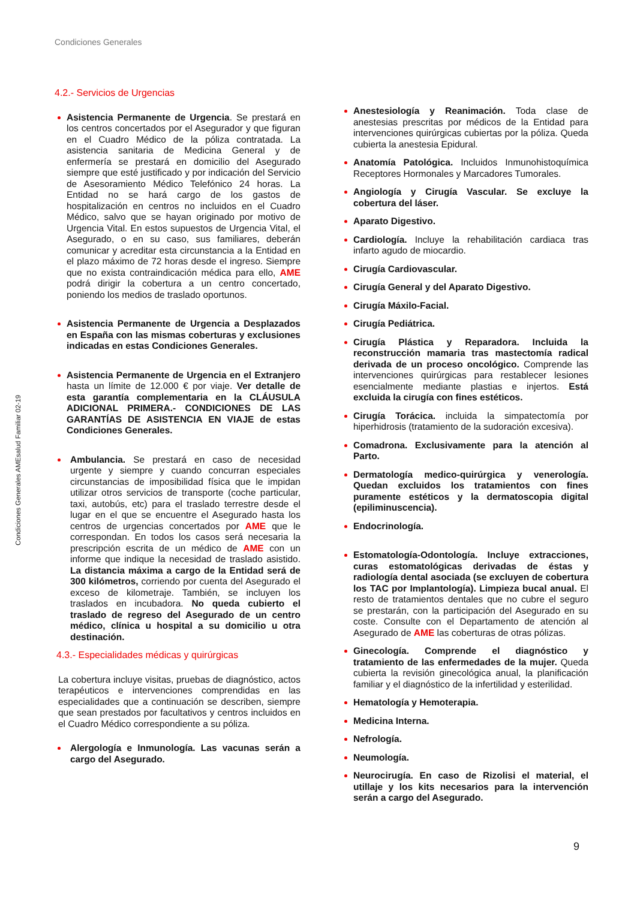Condiciones Generales
Condiciones Generales AMEsalud Familiar 02-19
4.2.- Servicios de Urgencias
Asistencia Permanente de Urgencia. Se prestará en los centros concertados por el Asegurador y que figuran en el Cuadro Médico de la póliza contratada. La asistencia sanitaria de Medicina General y de enfermería se prestará en domicilio del Asegurado siempre que esté justificado y por indicación del Servicio de Asesoramiento Médico Telefónico 24 horas. La Entidad no se hará cargo de los gastos de hospitalización en centros no incluidos en el Cuadro Médico, salvo que se hayan originado por motivo de Urgencia Vital. En estos supuestos de Urgencia Vital, el Asegurado, o en su caso, sus familiares, deberán comunicar y acreditar esta circunstancia a la Entidad en el plazo máximo de 72 horas desde el ingreso. Siempre que no exista contraindicación médica para ello, AME podrá dirigir la cobertura a un centro concertado, poniendo los medios de traslado oportunos.
Asistencia Permanente de Urgencia a Desplazados en España con las mismas coberturas y exclusiones indicadas en estas Condiciones Generales.
Asistencia Permanente de Urgencia en el Extranjero hasta un límite de 12.000 € por viaje. Ver detalle de esta garantía complementaria en la CLÁUSULA ADICIONAL PRIMERA.- CONDICIONES DE LAS GARANTÍAS DE ASISTENCIA EN VIAJE de estas Condiciones Generales.
Ambulancia. Se prestará en caso de necesidad urgente y siempre y cuando concurran especiales circunstancias de imposibilidad física que le impidan utilizar otros servicios de transporte (coche particular, taxi, autobús, etc) para el traslado terrestre desde el lugar en el que se encuentre el Asegurado hasta los centros de urgencias concertados por AME que le correspondan. En todos los casos será necesaria la prescripción escrita de un médico de AME con un informe que indique la necesidad de traslado asistido. La distancia máxima a cargo de la Entidad será de 300 kilómetros, corriendo por cuenta del Asegurado el exceso de kilometraje. También, se incluyen los traslados en incubadora. No queda cubierto el traslado de regreso del Asegurado de un centro médico, clínica u hospital a su domicilio u otra destinación.
4.3.- Especialidades médicas y quirúrgicas
La cobertura incluye visitas, pruebas de diagnóstico, actos terapéuticos e intervenciones comprendidas en las especialidades que a continuación se describen, siempre que sean prestados por facultativos y centros incluidos en el Cuadro Médico correspondiente a su póliza.
Alergología e Inmunología. Las vacunas serán a cargo del Asegurado.
Anestesiología y Reanimación. Toda clase de anestesias prescritas por médicos de la Entidad para intervenciones quirúrgicas cubiertas por la póliza. Queda cubierta la anestesia Epidural.
Anatomía Patológica. Incluidos Inmunohistoquímica Receptores Hormonales y Marcadores Tumorales.
Angiología y Cirugía Vascular. Se excluye la cobertura del láser.
Aparato Digestivo.
Cardiología. Incluye la rehabilitación cardiaca tras infarto agudo de miocardio.
Cirugía Cardiovascular.
Cirugía General y del Aparato Digestivo.
Cirugía Máxilo-Facial.
Cirugía Pediátrica.
Cirugía Plástica y Reparadora. Incluida la reconstrucción mamaria tras mastectomía radical derivada de un proceso oncológico. Comprende las intervenciones quirúrgicas para restablecer lesiones esencialmente mediante plastias e injertos. Está excluida la cirugía con fines estéticos.
Cirugía Torácica. incluida la simpatectomía por hiperhidrosis (tratamiento de la sudoración excesiva).
Comadrona. Exclusivamente para la atención al Parto.
Dermatología medico-quirúrgica y venerología. Quedan excluidos los tratamientos con fines puramente estéticos y la dermatoscopia digital (epiliminuscencia).
Endocrinología.
Estomatología-Odontología. Incluye extracciones, curas estomatológicas derivadas de éstas y radiología dental asociada (se excluyen de cobertura los TAC por Implantología). Limpieza bucal anual. El resto de tratamientos dentales que no cubre el seguro se prestarán, con la participación del Asegurado en su coste. Consulte con el Departamento de atención al Asegurado de AME las coberturas de otras pólizas.
Ginecología. Comprende el diagnóstico y tratamiento de las enfermedades de la mujer. Queda cubierta la revisión ginecológica anual, la planificación familiar y el diagnóstico de la infertilidad y esterilidad.
Hematología y Hemoterapia.
Medicina Interna.
Nefrología.
Neumología.
Neurocirugía. En caso de Rizolisi el material, el utillaje y los kits necesarios para la intervención serán a cargo del Asegurado.
9